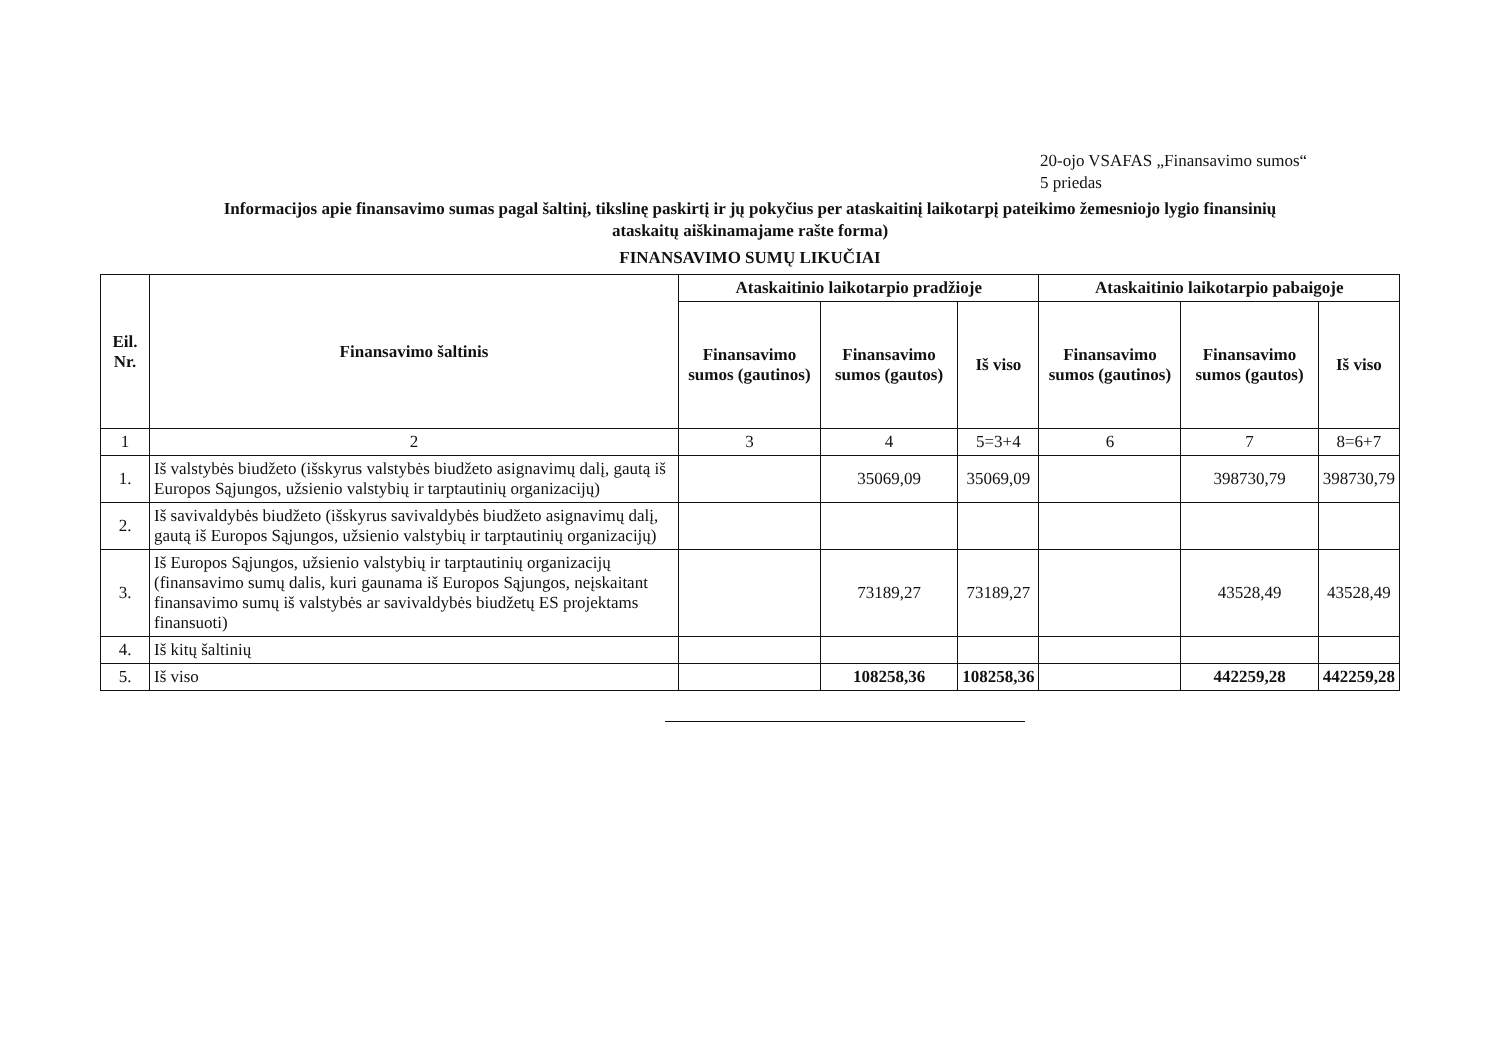20-ojo VSAFAS „Finansavimo sumos“
5 priedas
Informacijos apie finansavimo sumas pagal šaltinį, tikslinę paskirtį ir jų pokyčius per ataskaitinį laikotarpį pateikimo žemesniojo lygio finansinių ataskaitų aiškinamajame rašte forma)
FINANSAVIMO SUMŲ LIKUČIAI
| Eil. Nr. | Finansavimo šaltinis | Ataskaitinio laikotarpio pradžioje | | | Ataskaitinio laikotarpio pabaigoje | | |
| --- | --- | --- | --- | --- | --- | --- | --- |
| | | Finansavimo sumos (gautinos) | Finansavimo sumos (gautos) | Iš viso | Finansavimo sumos (gautinos) | Finansavimo sumos (gautos) | Iš viso |
| 1 | 2 | 3 | 4 | 5=3+4 | 6 | 7 | 8=6+7 |
| 1. | Iš valstybės biudžeto (išskyrus valstybės biudžeto asignavimų dalį, gautą iš Europos Sąjungos, užsienio valstybių ir tarptautinių organizacijų) | | 35069,09 | 35069,09 | | 398730,79 | 398730,79 |
| 2. | Iš savivaldybės biudžeto (išskyrus savivaldybės biudžeto asignavimų dalį, gautą iš Europos Sąjungos, užsienio valstybių ir tarptautinių organizacijų) | | | | | | |
| 3. | Iš Europos Sąjungos, užsienio valstybių ir tarptautinių organizacijų (finansavimo sumų dalis, kuri gaunama iš Europos Sąjungos, neįskaitant finansavimo sumų iš valstybės ar savivaldybės biudžetų ES projektams finansuoti) | | 73189,27 | 73189,27 | | 43528,49 | 43528,49 |
| 4. | Iš kitų šaltinių | | | | | | |
| 5. | Iš viso | | 108258,36 | 108258,36 | | 442259,28 | 442259,28 |